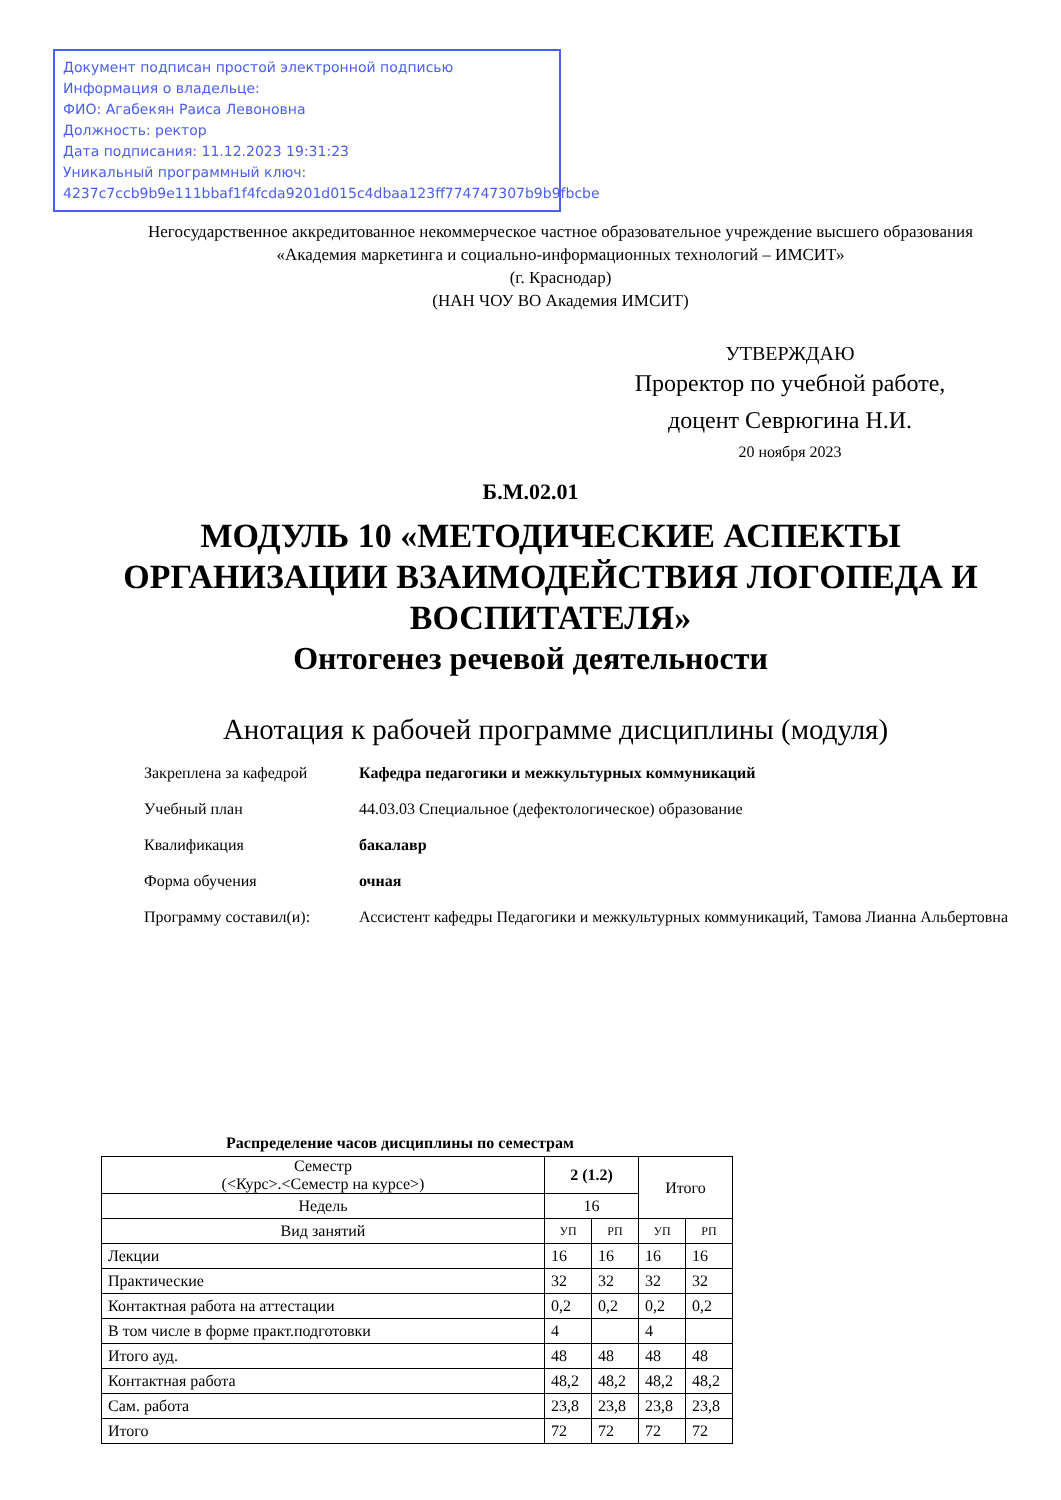Документ подписан простой электронной подписью
Информация о владельце:
ФИО: Агабекян Раиса Левоновна
Должность: ректор
Дата подписания: 11.12.2023 19:31:23
Уникальный программный ключ:
4237c7ccb9b9e111bbaf1f4fcda9201d015c4dbaa123ff774747307b9b9fbcbe
Негосударственное аккредитованное некоммерческое частное образовательное учреждение высшего образования
«Академия маркетинга и социально-информационных технологий – ИМСИТ»
(г. Краснодар)
(НАН ЧОУ ВО Академия ИМСИТ)
УТВЕРЖДАЮ
Проректор по учебной работе,
доцент Севрюгина Н.И.
20 ноября 2023
Б.М.02.01
МОДУЛЬ 10 «МЕТОДИЧЕСКИЕ АСПЕКТЫ ОРГАНИЗАЦИИ ВЗАИМОДЕЙСТВИЯ ЛОГОПЕДА И ВОСПИТАТЕЛЯ»
Онтогенез речевой деятельности
Анотация к рабочей программе дисциплины (модуля)
| Закреплена за кафедрой | Кафедра педагогики и межкультурных коммуникаций |
| Учебный план | 44.03.03 Специальное (дефектологическое) образование |
| Квалификация | бакалавр |
| Форма обучения | очная |
| Программу составил(и): | Ассистент кафедры Педагогики и межкультурных коммуникаций, Тамова Лианна Альбертовна |
Распределение часов дисциплины по семестрам
| Семестр (<Курс>.<Семестр на курсе>) | 2 (1.2) | | Итого | |
| --- | --- | --- | --- | --- |
| Недель | 16 | | | |
| Вид занятий | УП | РП | УП | РП |
| Лекции | 16 | 16 | 16 | 16 |
| Практические | 32 | 32 | 32 | 32 |
| Контактная работа на аттестации | 0,2 | 0,2 | 0,2 | 0,2 |
| В том числе в форме практ.подготовки | 4 | | 4 | |
| Итого ауд. | 48 | 48 | 48 | 48 |
| Контактная работа | 48,2 | 48,2 | 48,2 | 48,2 |
| Сам. работа | 23,8 | 23,8 | 23,8 | 23,8 |
| Итого | 72 | 72 | 72 | 72 |